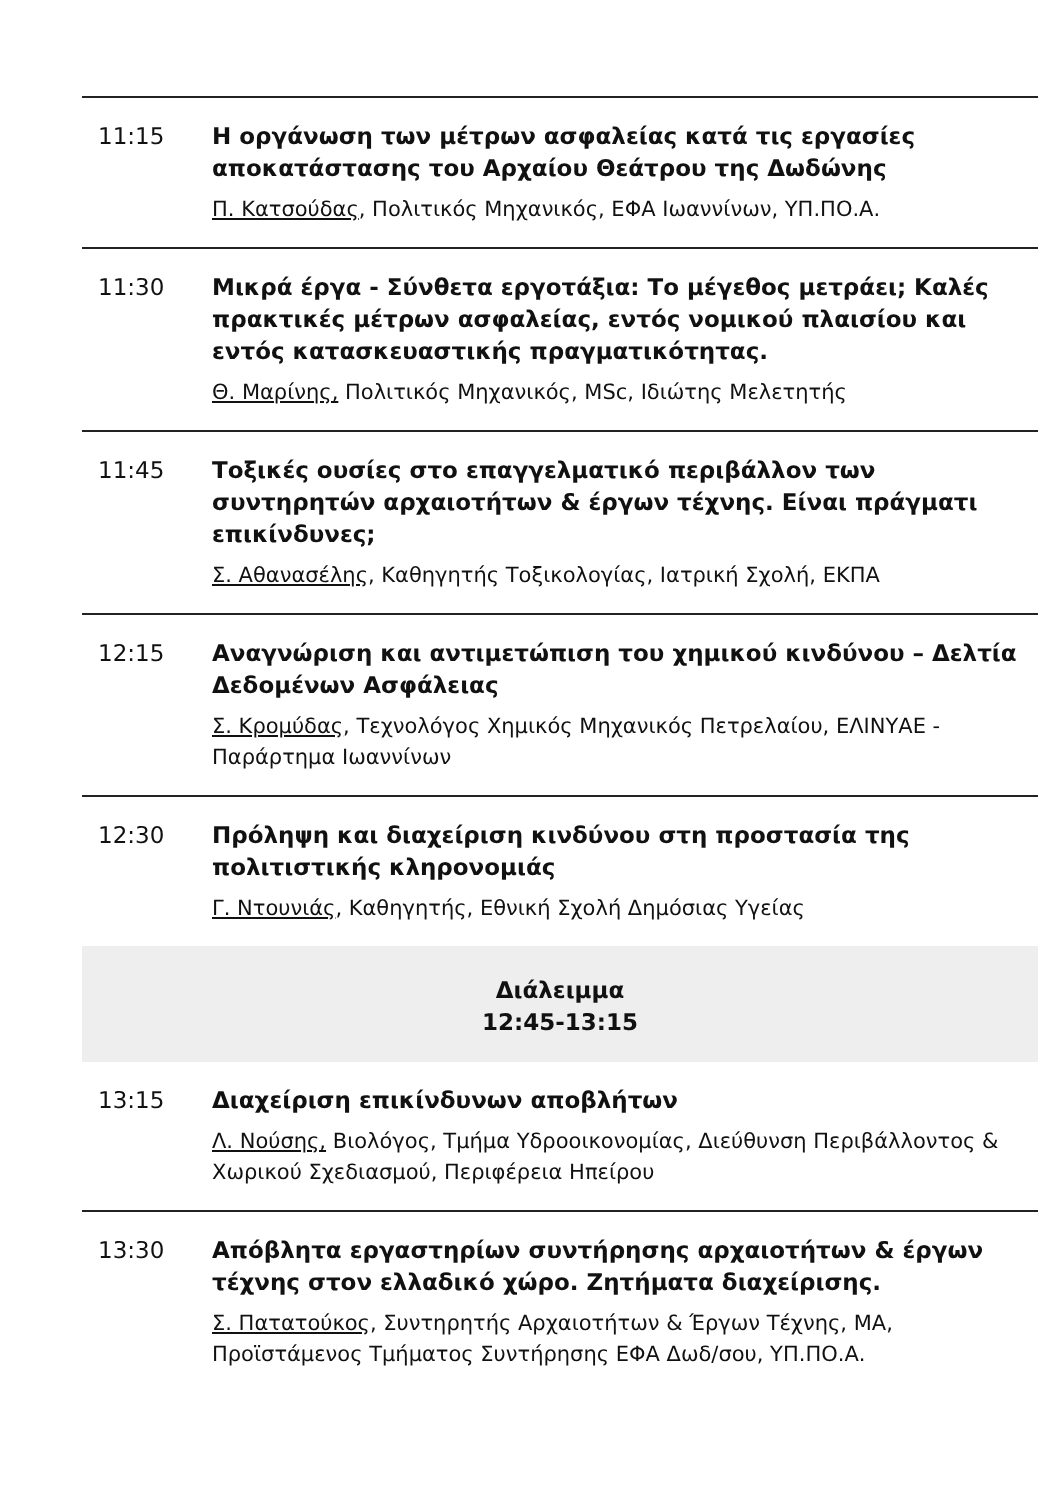11:15 Η οργάνωση των μέτρων ασφαλείας κατά τις εργασίες αποκατάστασης του Αρχαίου Θεάτρου της Δωδώνης
Π. Κατσούδας, Πολιτικός Μηχανικός, ΕΦΑ Ιωαννίνων, ΥΠ.ΠΟ.Α.
11:30 Μικρά έργα - Σύνθετα εργοτάξια: Το μέγεθος μετράει; Καλές πρακτικές μέτρων ασφαλείας, εντός νομικού πλαισίου και εντός κατασκευαστικής πραγματικότητας.
Θ. Μαρίνης, Πολιτικός Μηχανικός, MSc, Ιδιώτης Μελετητής
11:45 Τοξικές ουσίες στο επαγγελματικό περιβάλλον των συντηρητών αρχαιοτήτων & έργων τέχνης. Είναι πράγματι επικίνδυνες;
Σ. Αθανασέλης, Καθηγητής Τοξικολογίας, Ιατρική Σχολή, ΕΚΠΑ
12:15 Αναγνώριση και αντιμετώπιση του χημικού κινδύνου – Δελτία Δεδομένων Ασφάλειας
Σ. Κρομύδας, Τεχνολόγος Χημικός Μηχανικός Πετρελαίου, ΕΛΙΝΥΑΕ - Παράρτημα Ιωαννίνων
12:30 Πρόληψη και διαχείριση κινδύνου στη προστασία της πολιτιστικής κληρονομιάς
Γ. Ντουνιάς, Καθηγητής, Εθνική Σχολή Δημόσιας Υγείας
Διάλειμμα
12:45-13:15
13:15 Διαχείριση επικίνδυνων αποβλήτων
Λ. Νούσης, Βιολόγος, Τμήμα Υδροοικονομίας, Διεύθυνση Περιβάλλοντος & Χωρικού Σχεδιασμού, Περιφέρεια Ηπείρου
13:30 Απόβλητα εργαστηρίων συντήρησης αρχαιοτήτων & έργων τέχνης στον ελλαδικό χώρο. Ζητήματα διαχείρισης.
Σ. Πατατούκος, Συντηρητής Αρχαιοτήτων & Έργων Τέχνης, ΜΑ, Προϊστάμενος Τμήματος Συντήρησης ΕΦΑ Δωδ/σου, ΥΠ.ΠΟ.Α.